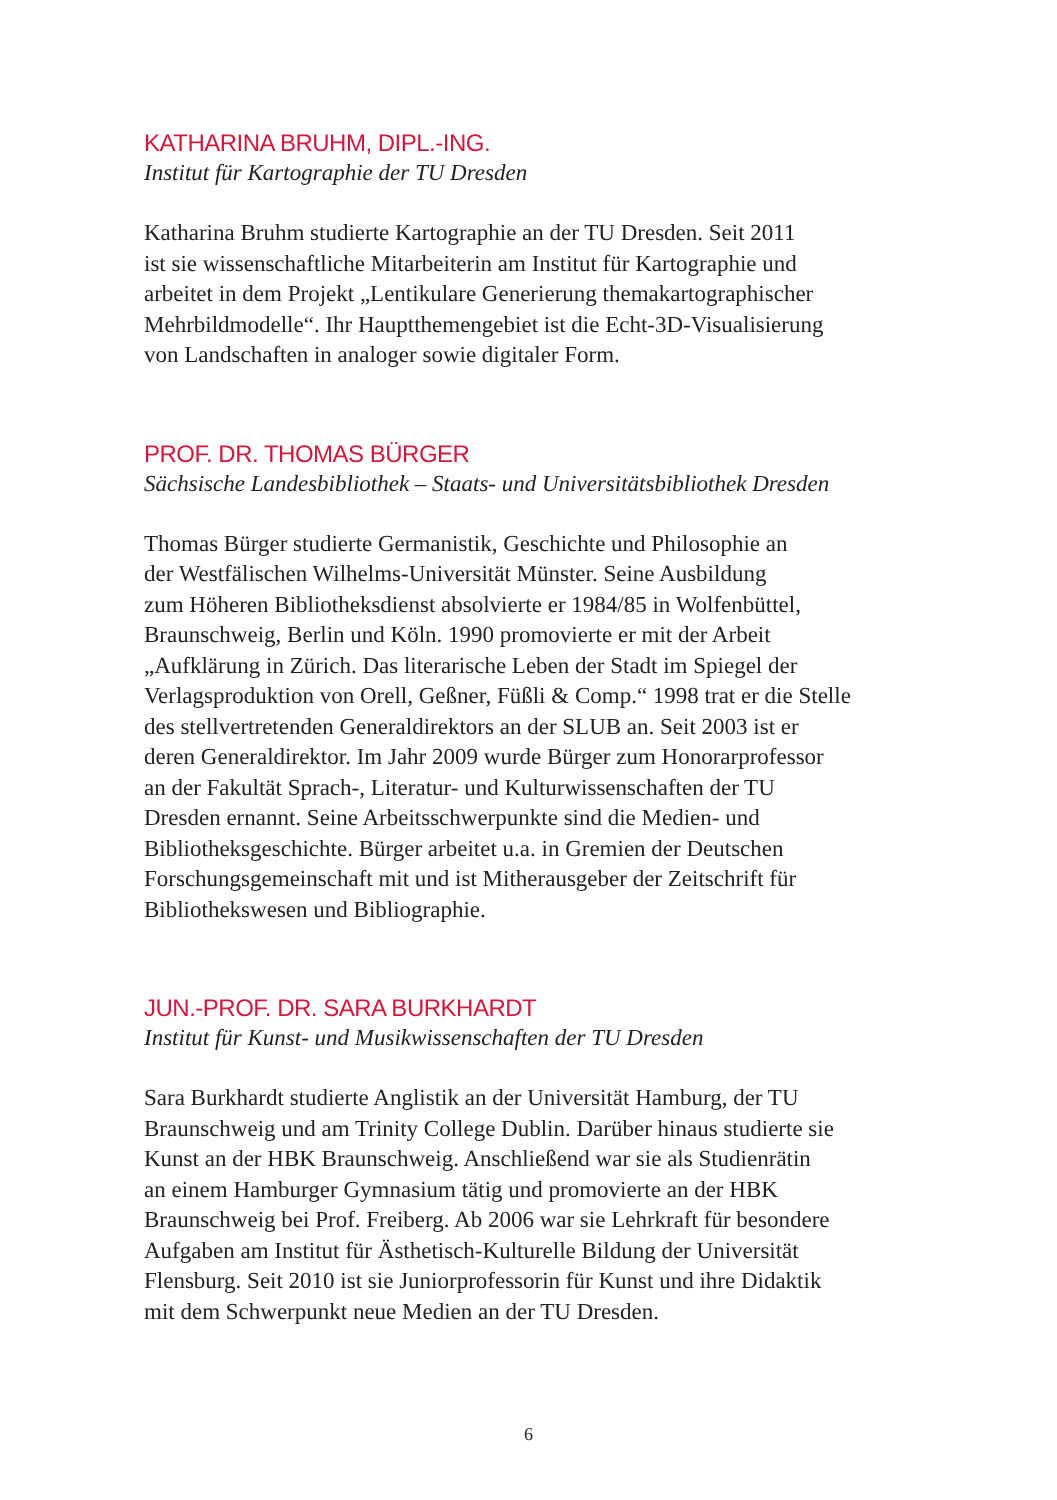KATHARINA BRUHM, DIPL.-ING.
Institut für Kartographie der TU Dresden
Katharina Bruhm studierte Kartographie an der TU Dresden. Seit 2011
ist sie wissenschaftliche Mitarbeiterin am Institut für Kartographie und
arbeitet in dem Projekt „Lentikulare Generierung themakartographischer
Mehrbildmodelle“. Ihr Hauptthemengebiet ist die Echt-3D-Visualisierung
von Landschaften in analoger sowie digitaler Form.
PROF. DR. THOMAS BÜRGER
Sächsische Landesbibliothek – Staats- und Universitätsbibliothek Dresden
Thomas Bürger studierte Germanistik, Geschichte und Philosophie an
der Westfälischen Wilhelms-Universität Münster. Seine Ausbildung
zum Höheren Bibliotheksdienst absolvierte er 1984/85 in Wolfenbüttel,
Braunschweig, Berlin und Köln. 1990 promovierte er mit der Arbeit
„Aufklärung in Zürich. Das literarische Leben der Stadt im Spiegel der
Verlagsproduktion von Orell, Geßner, Füßli & Comp.“ 1998 trat er die Stelle
des stellvertretenden Generaldirektors an der SLUB an. Seit 2003 ist er
deren Generaldirektor. Im Jahr 2009 wurde Bürger zum Honorarprofessor
an der Fakultät Sprach-, Literatur- und Kulturwissenschaften der TU
Dresden ernannt. Seine Arbeitsschwerpunkte sind die Medien- und
Bibliotheksgeschichte. Bürger arbeitet u.a. in Gremien der Deutschen
Forschungsgemeinschaft mit und ist Mitherausgeber der Zeitschrift für
Bibliothekswesen und Bibliographie.
JUN.-PROF. DR. SARA BURKHARDT
Institut für Kunst- und Musikwissenschaften der TU Dresden
Sara Burkhardt studierte Anglistik an der Universität Hamburg, der TU
Braunschweig und am Trinity College Dublin. Darüber hinaus studierte sie
Kunst an der HBK Braunschweig. Anschließend war sie als Studienrätin
an einem Hamburger Gymnasium tätig und promovierte an der HBK
Braunschweig bei Prof. Freiberg. Ab 2006 war sie Lehrkraft für besondere
Aufgaben am Institut für Ästhetisch-Kulturelle Bildung der Universität
Flensburg. Seit 2010 ist sie Juniorprofessorin für Kunst und ihre Didaktik
mit dem Schwerpunkt neue Medien an der TU Dresden.
6